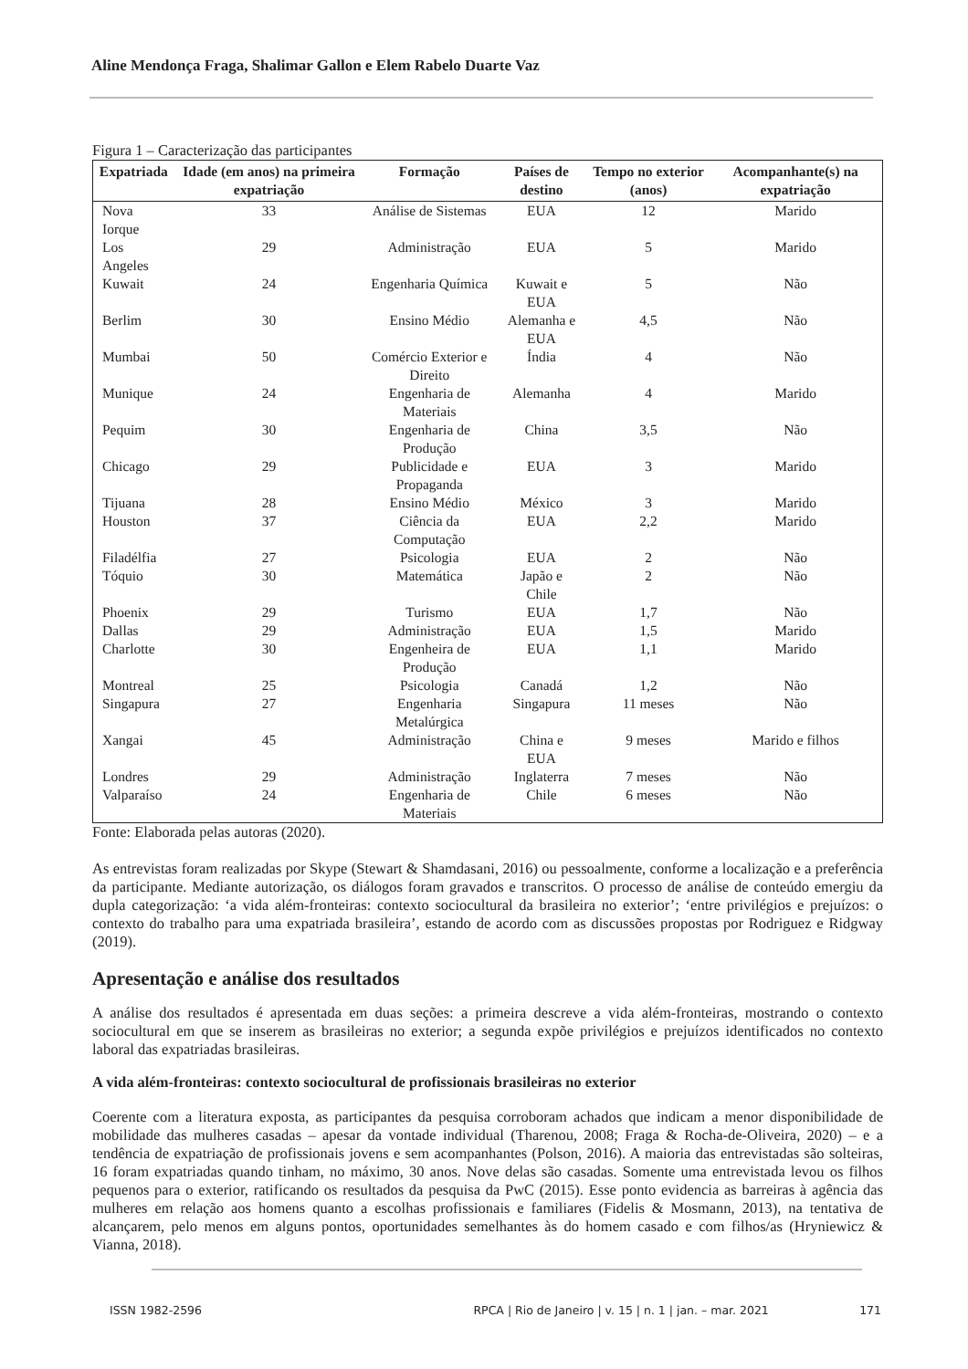Aline Mendonça Fraga, Shalimar Gallon e Elem Rabelo Duarte Vaz
Figura 1 – Caracterização das participantes
| Expatriada | Idade (em anos) na primeira expatriação | Formação | Países de destino | Tempo no exterior (anos) | Acompanhante(s) na expatriação |
| --- | --- | --- | --- | --- | --- |
| Nova Iorque | 33 | Análise de Sistemas | EUA | 12 | Marido |
| Los Angeles | 29 | Administração | EUA | 5 | Marido |
| Kuwait | 24 | Engenharia Química | Kuwait e EUA | 5 | Não |
| Berlim | 30 | Ensino Médio | Alemanha e EUA | 4,5 | Não |
| Mumbai | 50 | Comércio Exterior e Direito | Índia | 4 | Não |
| Munique | 24 | Engenharia de Materiais | Alemanha | 4 | Marido |
| Pequim | 30 | Engenharia de Produção | China | 3,5 | Não |
| Chicago | 29 | Publicidade e Propaganda | EUA | 3 | Marido |
| Tijuana | 28 | Ensino Médio | México | 3 | Marido |
| Houston | 37 | Ciência da Computação | EUA | 2,2 | Marido |
| Filadélfia | 27 | Psicologia | EUA | 2 | Não |
| Tóquio | 30 | Matemática | Japão e Chile | 2 | Não |
| Phoenix | 29 | Turismo | EUA | 1,7 | Não |
| Dallas | 29 | Administração | EUA | 1,5 | Marido |
| Charlotte | 30 | Engenheira de Produção | EUA | 1,1 | Marido |
| Montreal | 25 | Psicologia | Canadá | 1,2 | Não |
| Singapura | 27 | Engenharia Metalúrgica | Singapura | 11 meses | Não |
| Xangai | 45 | Administração | China e EUA | 9 meses | Marido e filhos |
| Londres | 29 | Administração | Inglaterra | 7 meses | Não |
| Valparaíso | 24 | Engenharia de Materiais | Chile | 6 meses | Não |
Fonte: Elaborada pelas autoras (2020).
As entrevistas foram realizadas por Skype (Stewart & Shamdasani, 2016) ou pessoalmente, conforme a localização e a preferência da participante. Mediante autorização, os diálogos foram gravados e transcritos. O processo de análise de conteúdo emergiu da dupla categorização: ‘a vida além-fronteiras: contexto sociocultural da brasileira no exterior’; ‘entre privilégios e prejuízos: o contexto do trabalho para uma expatriada brasileira’, estando de acordo com as discussões propostas por Rodriguez e Ridgway (2019).
Apresentação e análise dos resultados
A análise dos resultados é apresentada em duas seções: a primeira descreve a vida além-fronteiras, mostrando o contexto sociocultural em que se inserem as brasileiras no exterior; a segunda expõe privilégios e prejuízos identificados no contexto laboral das expatriadas brasileiras.
A vida além-fronteiras: contexto sociocultural de profissionais brasileiras no exterior
Coerente com a literatura exposta, as participantes da pesquisa corroboram achados que indicam a menor disponibilidade de mobilidade das mulheres casadas – apesar da vontade individual (Tharenou, 2008; Fraga & Rocha-de-Oliveira, 2020) – e a tendência de expatriação de profissionais jovens e sem acompanhantes (Polson, 2016). A maioria das entrevistadas são solteiras, 16 foram expatriadas quando tinham, no máximo, 30 anos. Nove delas são casadas. Somente uma entrevistada levou os filhos pequenos para o exterior, ratificando os resultados da pesquisa da PwC (2015). Esse ponto evidencia as barreiras à agência das mulheres em relação aos homens quanto a escolhas profissionais e familiares (Fidelis & Mosmann, 2013), na tentativa de alcançarem, pelo menos em alguns pontos, oportunidades semelhantes às do homem casado e com filhos/as (Hryniewicz & Vianna, 2018).
ISSN 1982-2596 RPCA | Rio de Janeiro | v. 15 | n. 1 | jan. – mar. 2021 171